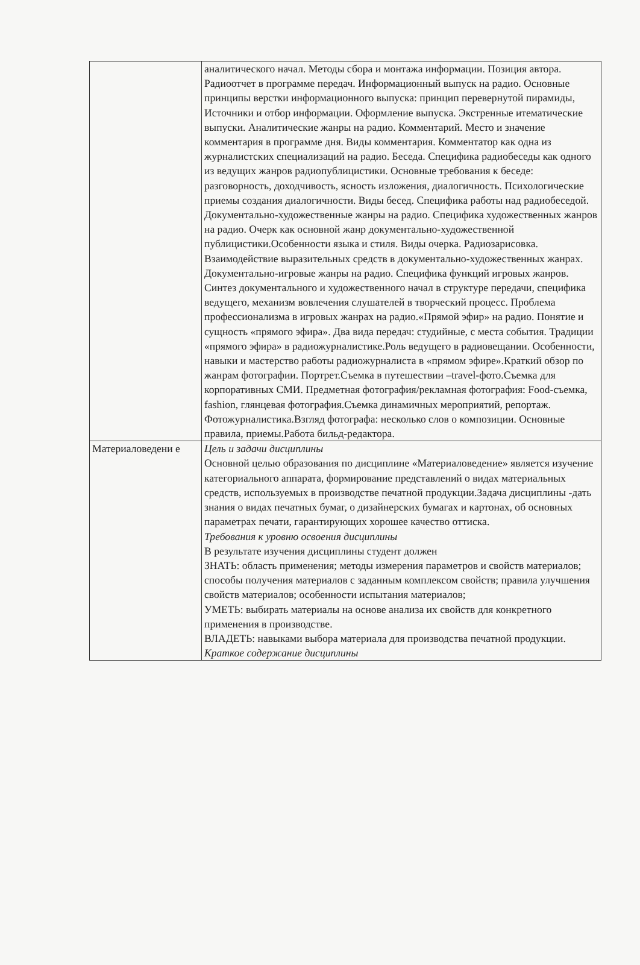| | аналитического начал. Методы сбора и монтажа информации. Позиция автора. Радиоотчет в программе передач. Информационный выпуск на радио. Основные принципы верстки информационного выпуска: принцип перевернутой пирамиды, Источники и отбор информации. Оформление выпуска. Экстренные итематические выпуски. Аналитические жанры на радио. Комментарий. Место и значение комментария в программе дня. Виды комментария. Комментатор как одна из журналистских специализаций на радио. Беседа. Специфика радиобеседы как одного из ведущих жанров радиопублицистики. Основные требования к беседе: разговорность, доходчивость, ясность изложения, диалогичность. Психологические приемы создания диалогичности. Виды бесед. Специфика работы над радиобеседой. Документально-художественные жанры на радио. Специфика художественных жанров на радио. Очерк как основной жанр документально-художественной публицистики.Особенности языка и стиля. Виды очерка. Радиозарисовка. Взаимодействие выразительных средств в документально-художественных жанрах. Документально-игровые жанры на радио. Специфика функций игровых жанров. Синтез документального и художественного начал в структуре передачи, специфика ведущего, механизм вовлечения слушателей в творческий процесс. Проблема профессионализма в игровых жанрах на радио.«Прямой эфир» на радио. Понятие и сущность «прямого эфира». Два вида передач: студийные, с места события. Традиции «прямого эфира» в радиожурналистике.Роль ведущего в радиовещании. Особенности, навыки и мастерство работы радиожурналиста в «прямом эфире».Краткий обзор по жанрам фотографии. Портрет.Съемка в путешествии –travel-фото.Съемка для корпоративных СМИ. Предметная фотография/рекламная фотография: Food-съемка, fashion, глянцевая фотография.Съемка динамичных мероприятий, репортаж. Фотожурналистика.Взгляд фотографа: несколько слов о композиции. Основные правила, приемы.Работа бильд-редактора. |
| Материаловедени е | Цель и задачи дисциплины Основной целью образования по дисциплине «Материаловедение» является изучение категориального аппарата, формирование представлений о видах материальных средств, используемых в производстве печатной продукции.Задача дисциплины -дать знания о видах печатных бумаг, о дизайнерских бумагах и картонах, об основных параметрах печати, гарантирующих хорошее качество оттиска. Требования к уровню освоения дисциплины В результате изучения дисциплины студент должен ЗНАТЬ: область применения; методы измерения параметров и свойств материалов; способы получения материалов с заданным комплексом свойств; правила улучшения свойств материалов; особенности испытания материалов; УМЕТЬ: выбирать материалы на основе анализа их свойств для конкретного применения в производстве. ВЛАДЕТЬ: навыками выбора материала для производства печатной продукции. Краткое содержание дисциплины |